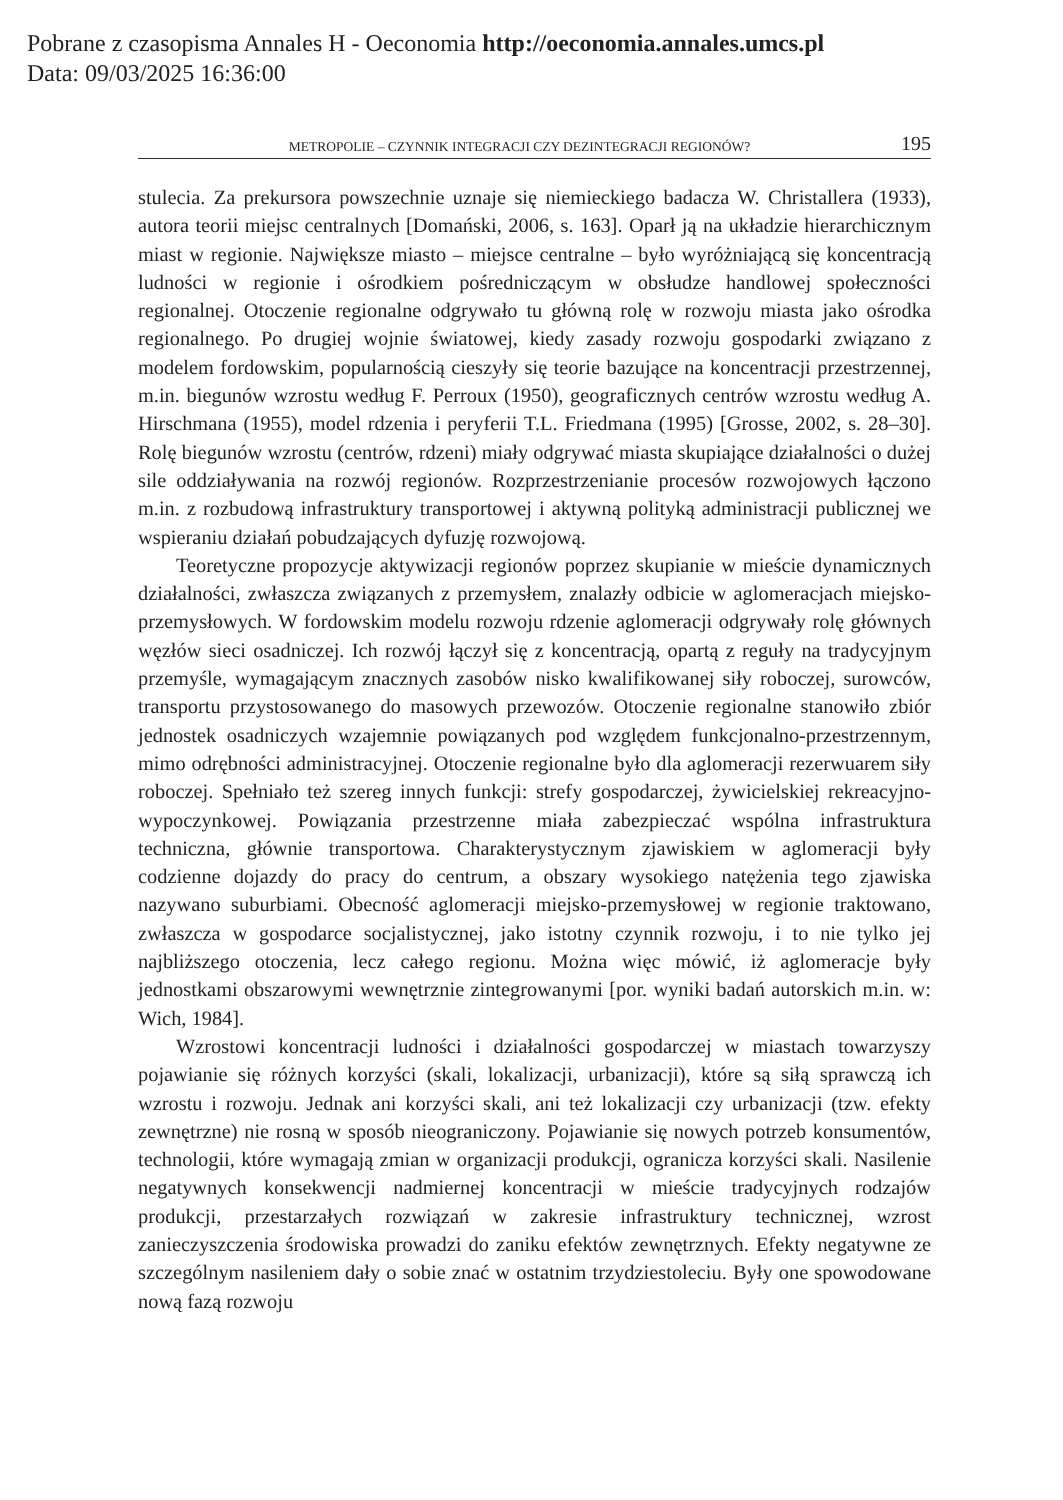Pobrane z czasopisma Annales H - Oeconomia http://oeconomia.annales.umcs.pl
Data: 09/03/2025 16:36:00
METROPOLIE – CZYNNIK INTEGRACJI CZY DEZINTEGRACJI REGIONÓW? 195
stulecia. Za prekursora powszechnie uznaje się niemieckiego badacza W. Christallera (1933), autora teorii miejsc centralnych [Domański, 2006, s. 163]. Oparł ją na układzie hierarchicznym miast w regionie. Największe miasto – miejsce centralne – było wyróżniającą się koncentracją ludności w regionie i ośrodkiem pośredniczącym w obsłudze handlowej społeczności regionalnej. Otoczenie regionalne odgrywało tu główną rolę w rozwoju miasta jako ośrodka regionalnego. Po drugiej wojnie światowej, kiedy zasady rozwoju gospodarki związano z modelem fordowskim, popularnością cieszyły się teorie bazujące na koncentracji przestrzennej, m.in. biegunów wzrostu według F. Perroux (1950), geograficznych centrów wzrostu według A. Hirschmana (1955), model rdzenia i peryferii T.L. Friedmana (1995) [Grosse, 2002, s. 28–30]. Rolę biegunów wzrostu (centrów, rdzeni) miały odgrywać miasta skupiające działalności o dużej sile oddziaływania na rozwój regionów. Rozprzestrzenianie procesów rozwojowych łączono m.in. z rozbudową infrastruktury transportowej i aktywną polityką administracji publicznej we wspieraniu działań pobudzających dyfuzję rozwojową.
Teoretyczne propozycje aktywizacji regionów poprzez skupianie w mieście dynamicznych działalności, zwłaszcza związanych z przemysłem, znalazły odbicie w aglomeracjach miejsko-przemysłowych. W fordowskim modelu rozwoju rdzenie aglomeracji odgrywały rolę głównych węzłów sieci osadniczej. Ich rozwój łączył się z koncentracją, opartą z reguły na tradycyjnym przemyśle, wymagającym znacznych zasobów nisko kwalifikowanej siły roboczej, surowców, transportu przystosowanego do masowych przewozów. Otoczenie regionalne stanowiło zbiór jednostek osadniczych wzajemnie powiązanych pod względem funkcjonalno-przestrzennym, mimo odrębności administracyjnej. Otoczenie regionalne było dla aglomeracji rezerwuarem siły roboczej. Spełniało też szereg innych funkcji: strefy gospodarczej, żywicielskiej rekreacyjno-wypoczynkowej. Powiązania przestrzenne miała zabezpieczać wspólna infrastruktura techniczna, głównie transportowa. Charakterystycznym zjawiskiem w aglomeracji były codzienne dojazdy do pracy do centrum, a obszary wysokiego natężenia tego zjawiska nazywano suburbiami. Obecność aglomeracji miejsko-przemysłowej w regionie traktowano, zwłaszcza w gospodarce socjalistycznej, jako istotny czynnik rozwoju, i to nie tylko jej najbliższego otoczenia, lecz całego regionu. Można więc mówić, iż aglomeracje były jednostkami obszarowymi wewnętrznie zintegrowanymi [por. wyniki badań autorskich m.in. w: Wich, 1984].
Wzrostowi koncentracji ludności i działalności gospodarczej w miastach towarzyszy pojawianie się różnych korzyści (skali, lokalizacji, urbanizacji), które są siłą sprawczą ich wzrostu i rozwoju. Jednak ani korzyści skali, ani też lokalizacji czy urbanizacji (tzw. efekty zewnętrzne) nie rosną w sposób nieograniczony. Pojawianie się nowych potrzeb konsumentów, technologii, które wymagają zmian w organizacji produkcji, ogranicza korzyści skali. Nasilenie negatywnych konsekwencji nadmiernej koncentracji w mieście tradycyjnych rodzajów produkcji, przestarzałych rozwiązań w zakresie infrastruktury technicznej, wzrost zanieczyszczenia środowiska prowadzi do zaniku efektów zewnętrznych. Efekty negatywne ze szczególnym nasileniem dały o sobie znać w ostatnim trzydziestoleciu. Były one spowodowane nową fazą rozwoju